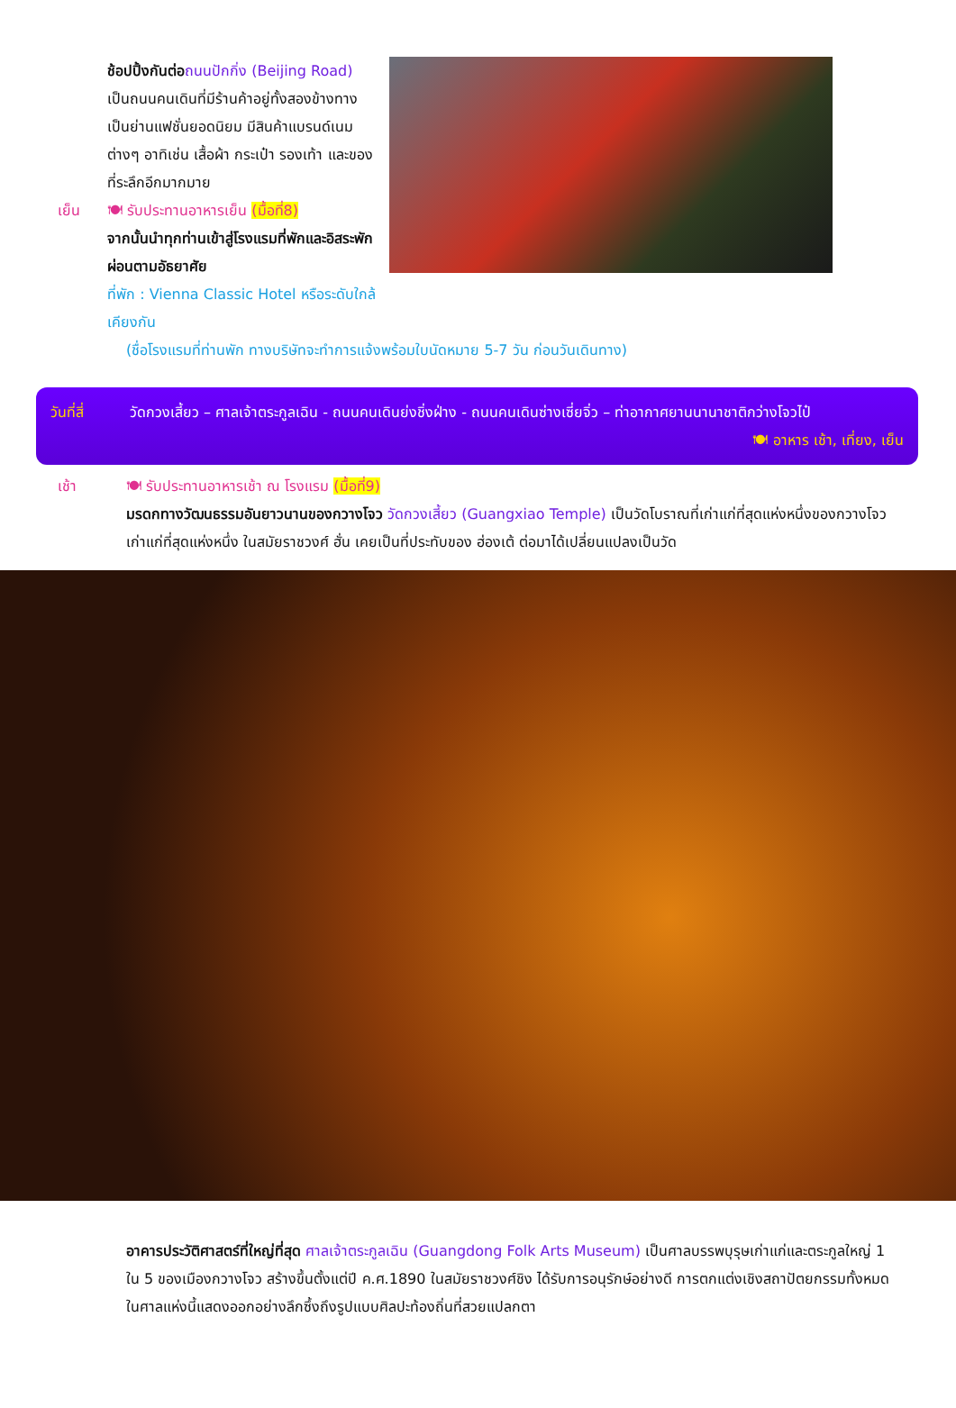ช้อปปิ้งกันต่อ ถนนปักกิ่ง (Beijing Road) เป็นถนนคนเดินที่มีร้านค้าอยู่ทั้งสองข้างทาง เป็นย่านแฟชั่นยอดนิยม มีสินค้าแบรนด์เนมต่างๆ อาทิเช่น เสื้อผ้า กระเป๋า รองเท้า และของที่ระลึกอีกมากมาย
เย็น
🍽 รับประทานอาหารเย็น (มื้อที่8)
จากนั้นนำทุกท่านเข้าสู่โรงแรมที่พักและอิสระพักผ่อนตามอัธยาศัย
ที่พัก : Vienna Classic Hotel หรือระดับใกล้เคียงกัน
(ชื่อโรงแรมที่ท่านพัก ทางบริษัทจะทำการแจ้งพร้อมใบนัดหมาย 5-7 วัน ก่อนวันเดินทาง)
วันที่สี่ วัดกวงเสี้ยว – ศาลเจ้าตระกูลเฉิน - ถนนคนเดินย่งชิ่งฝ่าง - ถนนคนเดินซ่างเซี่ยจิ่ว – ท่าอากาศยานนานาชาติกว่างโจวไป๋ 🍽 อาหาร เช้า, เที่ยง, เย็น
เช้า
🍽 รับประทานอาหารเช้า ณ โรงแรม (มื้อที่9)
มรดกทางวัฒนธรรมอันยาวนานของกวางโจว วัดกวงเสี้ยว (Guangxiao Temple) เป็นวัดโบราณที่เก่าแก่ที่สุดแห่งหนึ่งของกวางโจว เก่าแก่ที่สุดแห่งหนึ่ง ในสมัยราชวงศ์ ฮั่น เคยเป็นที่ประทับของ ฮ่องเต้ ต่อมาได้เปลี่ยนแปลงเป็นวัด
อาคารประวัติศาสตร์ที่ใหญ่ที่สุด ศาลเจ้าตระกูลเฉิน (Guangdong Folk Arts Museum) เป็นศาลบรรพบุรุษเก่าแก่และตระกูลใหญ่ 1 ใน 5 ของเมืองกวางโจว สร้างขึ้นตั้งแต่ปี ค.ศ.1890 ในสมัยราชวงศ์ชิง ได้รับการอนุรักษ์อย่างดี การตกแต่งเชิงสถาปัตยกรรมทั้งหมดในศาลแห่งนี้แสดงออกอย่างลึกซึ้งถึงรูปแบบศิลปะท้องถิ่นที่สวยแปลกตา